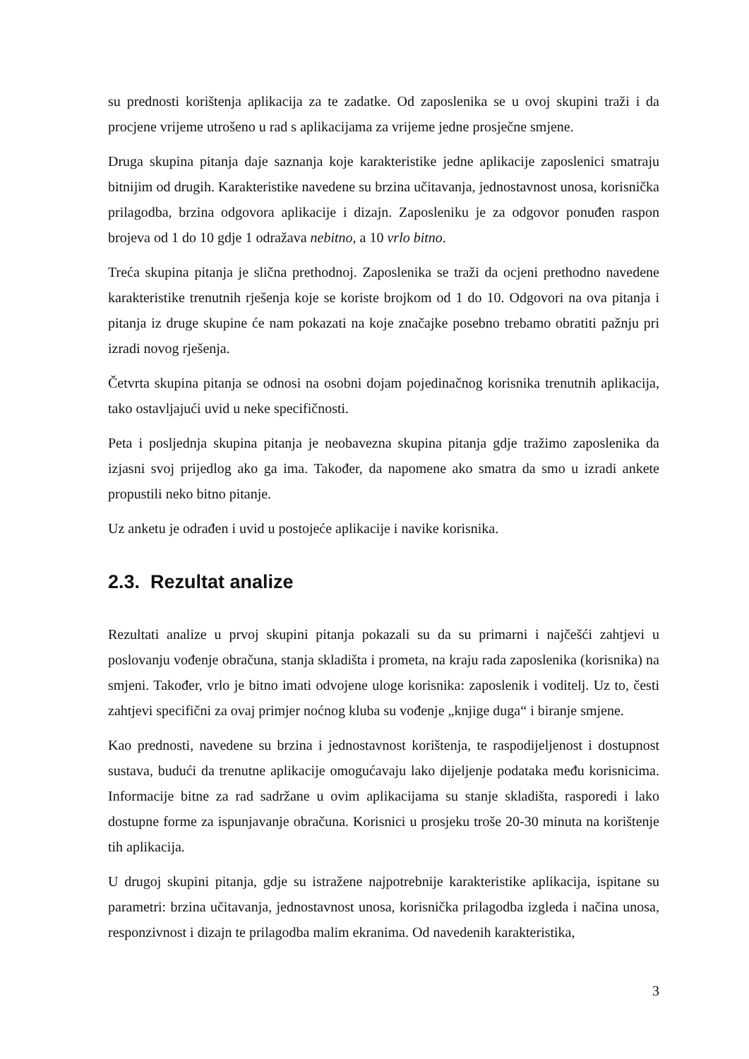su prednosti korištenja aplikacija za te zadatke. Od zaposlenika se u ovoj skupini traži i da procjene vrijeme utrošeno u rad s aplikacijama za vrijeme jedne prosječne smjene.
Druga skupina pitanja daje saznanja koje karakteristike jedne aplikacije zaposlenici smatraju bitnijim od drugih. Karakteristike navedene su brzina učitavanja, jednostavnost unosa, korisnička prilagodba, brzina odgovora aplikacije i dizajn. Zaposleniku je za odgovor ponuđen raspon brojeva od 1 do 10 gdje 1 odražava nebitno, a 10 vrlo bitno.
Treća skupina pitanja je slična prethodnoj. Zaposlenika se traži da ocjeni prethodno navedene karakteristike trenutnih rješenja koje se koriste brojkom od 1 do 10. Odgovori na ova pitanja i pitanja iz druge skupine će nam pokazati na koje značajke posebno trebamo obratiti pažnju pri izradi novog rješenja.
Četvrta skupina pitanja se odnosi na osobni dojam pojedinačnog korisnika trenutnih aplikacija, tako ostavljajući uvid u neke specifičnosti.
Peta i posljednja skupina pitanja je neobavezna skupina pitanja gdje tražimo zaposlenika da izjasni svoj prijedlog ako ga ima. Također, da napomene ako smatra da smo u izradi ankete propustili neko bitno pitanje.
Uz anketu je odrađen i uvid u postojeće aplikacije i navike korisnika.
2.3. Rezultat analize
Rezultati analize u prvoj skupini pitanja pokazali su da su primarni i najčešći zahtjevi u poslovanju vođenje obračuna, stanja skladišta i prometa, na kraju rada zaposlenika (korisnika) na smjeni. Također, vrlo je bitno imati odvojene uloge korisnika: zaposlenik i voditelj. Uz to, česti zahtjevi specifični za ovaj primjer noćnog kluba su vođenje „knjige duga“ i biranje smjene.
Kao prednosti, navedene su brzina i jednostavnost korištenja, te raspodijeljenost i dostupnost sustava, budući da trenutne aplikacije omogućavaju lako dijeljenje podataka među korisnicima. Informacije bitne za rad sadržane u ovim aplikacijama su stanje skladišta, rasporedi i lako dostupne forme za ispunjavanje obračuna. Korisnici u prosjeku troše 20-30 minuta na korištenje tih aplikacija.
U drugoj skupini pitanja, gdje su istražene najpotrebnije karakteristike aplikacija, ispitane su parametri: brzina učitavanja, jednostavnost unosa, korisnička prilagodba izgleda i načina unosa, responzivnost i dizajn te prilagodba malim ekranima. Od navedenih karakteristika,
3